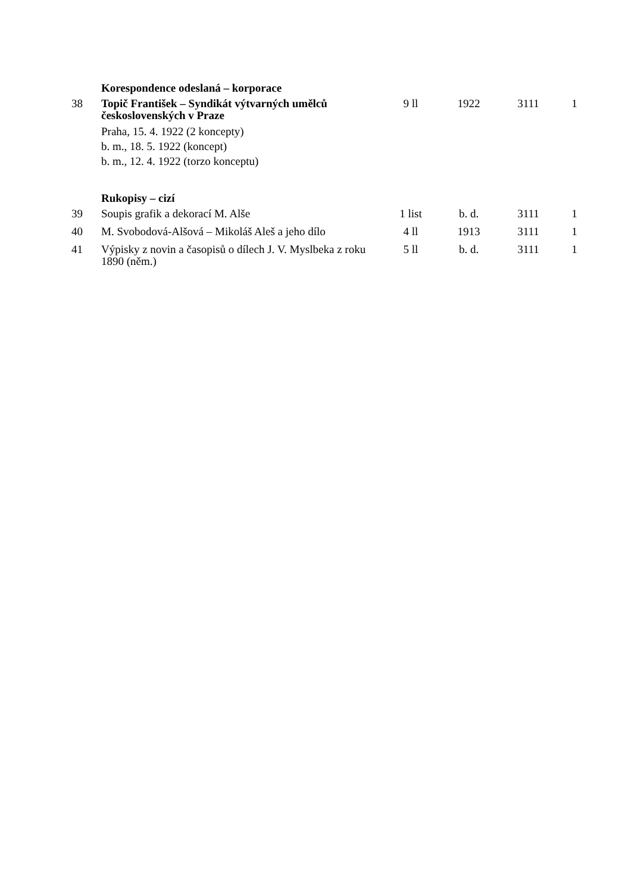| | Korespondence odeslaná – korporace | | | | |
| 38 | Topič František – Syndikát výtvarných umělců československých v Praze Praha, 15. 4. 1922 (2 koncepty) b. m., 18. 5. 1922 (koncept) b. m., 12. 4. 1922 (torzo konceptu) | 9 ll | 1922 | 3111 | 1 |
| | Rukopisy – cizí | | | | |
| 39 | Soupis grafik a dekorací M. Alše | 1 list | b. d. | 3111 | 1 |
| 40 | M. Svobodová-Alšová – Mikoláš Aleš a jeho dílo | 4 ll | 1913 | 3111 | 1 |
| 41 | Výpisky z novin a časopisů o dílech J. V. Myslbeka z roku 1890 (něm.) | 5 ll | b. d. | 3111 | 1 |